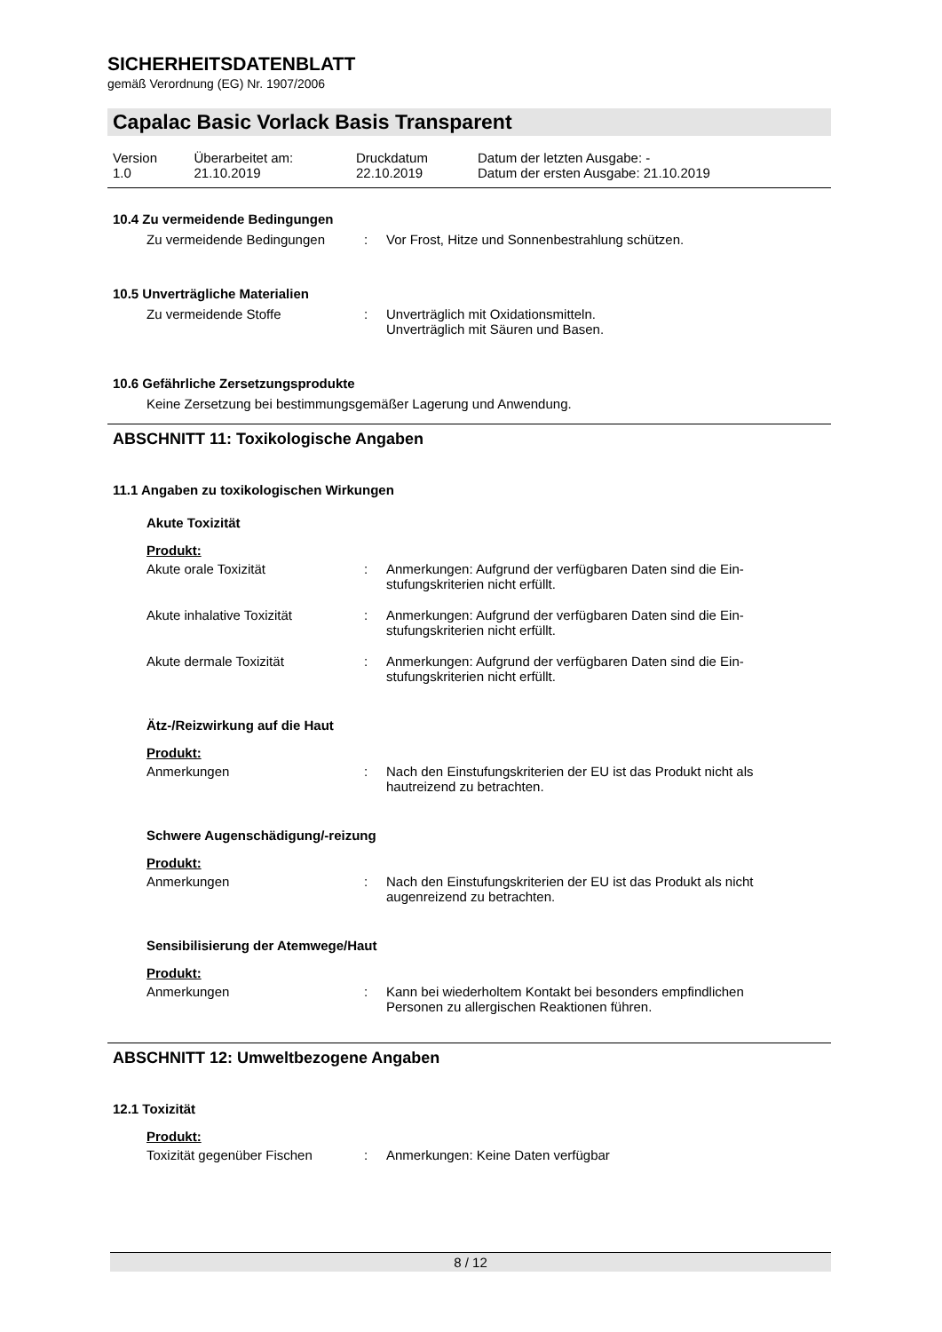SICHERHEITSDATENBLATT
gemäß Verordnung (EG) Nr. 1907/2006
Capalac Basic Vorlack Basis Transparent
| Version 1.0 | Überarbeitet am: 21.10.2019 | Druckdatum 22.10.2019 | Datum der letzten Ausgabe: - Datum der ersten Ausgabe: 21.10.2019 |
10.4 Zu vermeidende Bedingungen
| Zu vermeidende Bedingungen | : | Vor Frost, Hitze und Sonnenbestrahlung schützen. |
10.5 Unverträgliche Materialien
| Zu vermeidende Stoffe | : | Unverträglich mit Oxidationsmitteln. Unverträglich mit Säuren und Basen. |
10.6 Gefährliche Zersetzungsprodukte
Keine Zersetzung bei bestimmungsgemäßer Lagerung und Anwendung.
ABSCHNITT 11: Toxikologische Angaben
11.1 Angaben zu toxikologischen Wirkungen
Akute Toxizität
Produkt:
| Akute orale Toxizität | : | Anmerkungen: Aufgrund der verfügbaren Daten sind die Ein- stufungskriterien nicht erfüllt. |
| Akute inhalative Toxizität | : | Anmerkungen: Aufgrund der verfügbaren Daten sind die Ein- stufungskriterien nicht erfüllt. |
| Akute dermale Toxizität | : | Anmerkungen: Aufgrund der verfügbaren Daten sind die Ein- stufungskriterien nicht erfüllt. |
Ätz-/Reizwirkung auf die Haut
Produkt:
| Anmerkungen | : | Nach den Einstufungskriterien der EU ist das Produkt nicht als hautreizend zu betrachten. |
Schwere Augenschädigung/-reizung
Produkt:
| Anmerkungen | : | Nach den Einstufungskriterien der EU ist das Produkt als nicht augenreizend zu betrachten. |
Sensibilisierung der Atemwege/Haut
Produkt:
| Anmerkungen | : | Kann bei wiederholtem Kontakt bei besonders empfindlichen Personen zu allergischen Reaktionen führen. |
ABSCHNITT 12: Umweltbezogene Angaben
12.1 Toxizität
Produkt:
| Toxizität gegenüber Fischen | : | Anmerkungen: Keine Daten verfügbar |
8 / 12